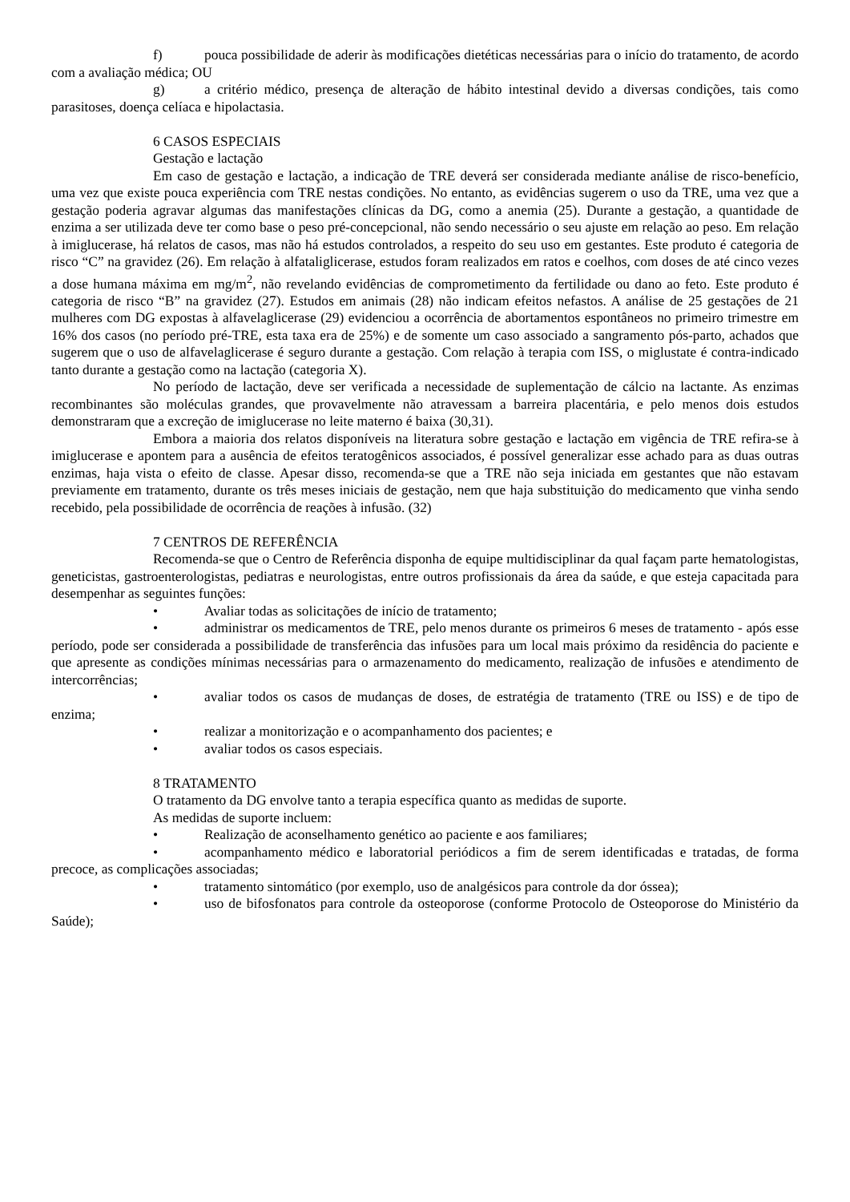f) pouca possibilidade de aderir às modificações dietéticas necessárias para o início do tratamento, de acordo com a avaliação médica; OU
g) a critério médico, presença de alteração de hábito intestinal devido a diversas condições, tais como parasitoses, doença celíaca e hipolactasia.
6 CASOS ESPECIAIS
Gestação e lactação
Em caso de gestação e lactação, a indicação de TRE deverá ser considerada mediante análise de risco-benefício, uma vez que existe pouca experiência com TRE nestas condições. No entanto, as evidências sugerem o uso da TRE, uma vez que a gestação poderia agravar algumas das manifestações clínicas da DG, como a anemia (25). Durante a gestação, a quantidade de enzima a ser utilizada deve ter como base o peso pré-concepcional, não sendo necessário o seu ajuste em relação ao peso. Em relação à imiglucerase, há relatos de casos, mas não há estudos controlados, a respeito do seu uso em gestantes. Este produto é categoria de risco “C” na gravidez (26). Em relação à alfataliglicerase, estudos foram realizados em ratos e coelhos, com doses de até cinco vezes a dose humana máxima em mg/m<sup>2</sup>, não revelando evidências de comprometimento da fertilidade ou dano ao feto. Este produto é categoria de risco “B” na gravidez (27). Estudos em animais (28) não indicam efeitos nefastos. A análise de 25 gestações de 21 mulheres com DG expostas à alfavelaglicerase (29) evidenciou a ocorrência de abortamentos espontâneos no primeiro trimestre em 16% dos casos (no período pré-TRE, esta taxa era de 25%) e de somente um caso associado a sangramento pós-parto, achados que sugerem que o uso de alfavelaglicerase é seguro durante a gestação. Com relação à terapia com ISS, o miglustate é contra-indicado tanto durante a gestação como na lactação (categoria X).
No período de lactação, deve ser verificada a necessidade de suplementação de cálcio na lactante. As enzimas recombinantes são moléculas grandes, que provavelmente não atravessam a barreira placentária, e pelo menos dois estudos demonstraram que a excreção de imiglucerase no leite materno é baixa (30,31).
Embora a maioria dos relatos disponíveis na literatura sobre gestação e lactação em vigência de TRE refira-se à imiglucerase e apontem para a ausência de efeitos teratogênicos associados, é possível generalizar esse achado para as duas outras enzimas, haja vista o efeito de classe. Apesar disso, recomenda-se que a TRE não seja iniciada em gestantes que não estavam previamente em tratamento, durante os três meses iniciais de gestação, nem que haja substituição do medicamento que vinha sendo recebido, pela possibilidade de ocorrência de reações à infusão. (32)
7 CENTROS DE REFERÊNCIA
Recomenda-se que o Centro de Referência disponha de equipe multidisciplinar da qual façam parte hematologistas, geneticistas, gastroenterologistas, pediatras e neurologistas, entre outros profissionais da área da saúde, e que esteja capacitada para desempenhar as seguintes funções:
• Avaliar todas as solicitações de início de tratamento;
• administrar os medicamentos de TRE, pelo menos durante os primeiros 6 meses de tratamento - após esse período, pode ser considerada a possibilidade de transferência das infusões para um local mais próximo da residência do paciente e que apresente as condições mínimas necessárias para o armazenamento do medicamento, realização de infusões e atendimento de intercorrências;
• avaliar todos os casos de mudanças de doses, de estratégia de tratamento (TRE ou ISS) e de tipo de enzima;
• realizar a monitorização e o acompanhamento dos pacientes; e
• avaliar todos os casos especiais.
8 TRATAMENTO
O tratamento da DG envolve tanto a terapia específica quanto as medidas de suporte.
As medidas de suporte incluem:
• Realização de aconselhamento genético ao paciente e aos familiares;
• acompanhamento médico e laboratorial periódicos a fim de serem identificadas e tratadas, de forma precoce, as complicações associadas;
• tratamento sintomático (por exemplo, uso de analgésicos para controle da dor óssea);
• uso de bifosfonatos para controle da osteoporose (conforme Protocolo de Osteoporose do Ministério da Saúde);